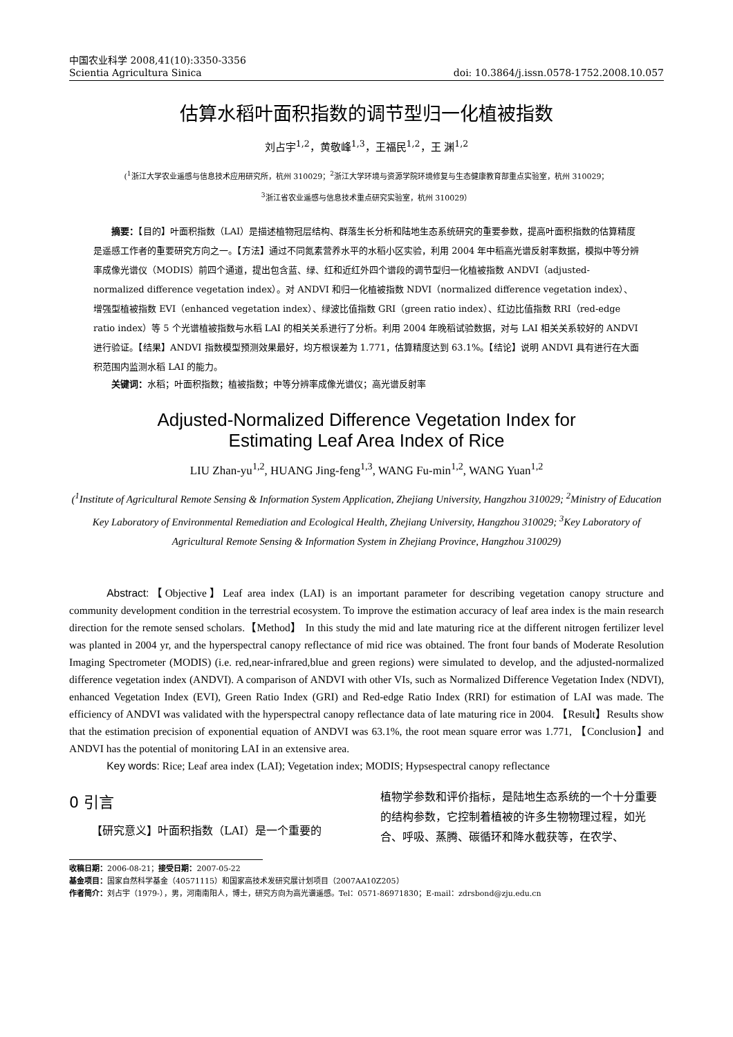中国农业科学 2008,41(10):3350-3356
Scientia Agricultura Sinica doi: 10.3864/j.issn.0578-1752.2008.10.057
估算水稻叶面积指数的调节型归一化植被指数
刘占宇<sup>1,2</sup>，黄敬峰<sup>1,3</sup>，王福民<sup>1,2</sup>，王 渊<sup>1,2</sup>
(<sup>1</sup>浙江大学农业遥感与信息技术应用研究所，杭州 310029；<sup>2</sup>浙江大学环境与资源学院环境修复与生态健康教育部重点实验室，杭州 310029；
<sup>3</sup> 浙江省农业遥感与信息技术重点研究实验室，杭州 310029）
摘要：【目的】叶面积指数（LAI）是描述植物冠层结构、群落生长分析和陆地生态系统研究的重要参数，提高叶面积指数的估算精度是遥感工作者的重要研究方向之一。【方法】通过不同氮素营养水平的水稻小区实验，利用 2004 年中稻高光谱反射率数据，模拟中等分辨率成像光谱仪（MODIS）前四个通道，提出包含蓝、绿、红和近红外四个谱段的调节型归一化植被指数 ANDVI（adjusted-normalized difference vegetation index）。对 ANDVI 和归一化植被指数 NDVI（normalized difference vegetation index）、增强型植被指数 EVI（enhanced vegetation index）、绿波比值指数 GRI（green ratio index）、红边比值指数 RRI（red-edge ratio index）等 5 个光谱植被指数与水稻 LAI 的相关关系进行了分析。利用 2004 年晚稻试验数据，对与 LAI 相关关系较好的 ANDVI 进行验证。【结果】ANDVI 指数模型预测效果最好，均方根误差为 1.771，估算精度达到 63.1%。【结论】说明 ANDVI 具有进行在大面积范围内监测水稻 LAI 的能力。
关键词：水稻；叶面积指数；植被指数；中等分辨率成像光谱仪；高光谱反射率
Adjusted-Normalized Difference Vegetation Index for
Estimating Leaf Area Index of Rice
LIU Zhan-yu<sup>1,2</sup>, HUANG Jing-feng<sup>1,3</sup>, WANG Fu-min<sup>1,2</sup>, WANG Yuan<sup>1,2</sup>
(<sup>1</sup>Institute of Agricultural Remote Sensing & Information System Application, Zhejiang University, Hangzhou 310029; <sup>2</sup>Ministry of Education Key Laboratory of Environmental Remediation and Ecological Health, Zhejiang University, Hangzhou 310029; <sup>3</sup>Key Laboratory of Agricultural Remote Sensing & Information System in Zhejiang Province, Hangzhou 310029)
Abstract:【Objective】Leaf area index (LAI) is an important parameter for describing vegetation canopy structure and community development condition in the terrestrial ecosystem. To improve the estimation accuracy of leaf area index is the main research direction for the remote sensed scholars.【Method】 In this study the mid and late maturing rice at the different nitrogen fertilizer level was planted in 2004 yr, and the hyperspectral canopy reflectance of mid rice was obtained. The front four bands of Moderate Resolution Imaging Spectrometer (MODIS) (i.e. red,near-infrared,blue and green regions) were simulated to develop, and the adjusted-normalized difference vegetation index (ANDVI). A comparison of ANDVI with other VIs, such as Normalized Difference Vegetation Index (NDVI), enhanced Vegetation Index (EVI), Green Ratio Index (GRI) and Red-edge Ratio Index (RRI) for estimation of LAI was made. The efficiency of ANDVI was validated with the hyperspectral canopy reflectance data of late maturing rice in 2004. 【Result】Results show that the estimation precision of exponential equation of ANDVI was 63.1%, the root mean square error was 1.771, 【Conclusion】and ANDVI has the potential of monitoring LAI in an extensive area.
Key words: Rice; Leaf area index (LAI); Vegetation index; MODIS; Hypsespectral canopy reflectance
0 引言
【研究意义】叶面积指数（LAI）是一个重要的
植物学参数和评价指标，是陆地生态系统的一个十分重要的结构参数，它控制着植被的许多生物物理过程，如光合、呼吸、蒸腾、碳循环和降水截获等，在农学、
收稿日期：2006-08-21；接受日期：2007-05-22
基金项目：国家自然科学基金（40571115）和国家高技术发研究展计划项目（2007AA10Z205）
作者简介：刘占宇（1979-），男，河南南阳人，博士，研究方向为高光谱遥感。Tel：0571-86971830；E-mail：zdrsbond@zju.edu.cn